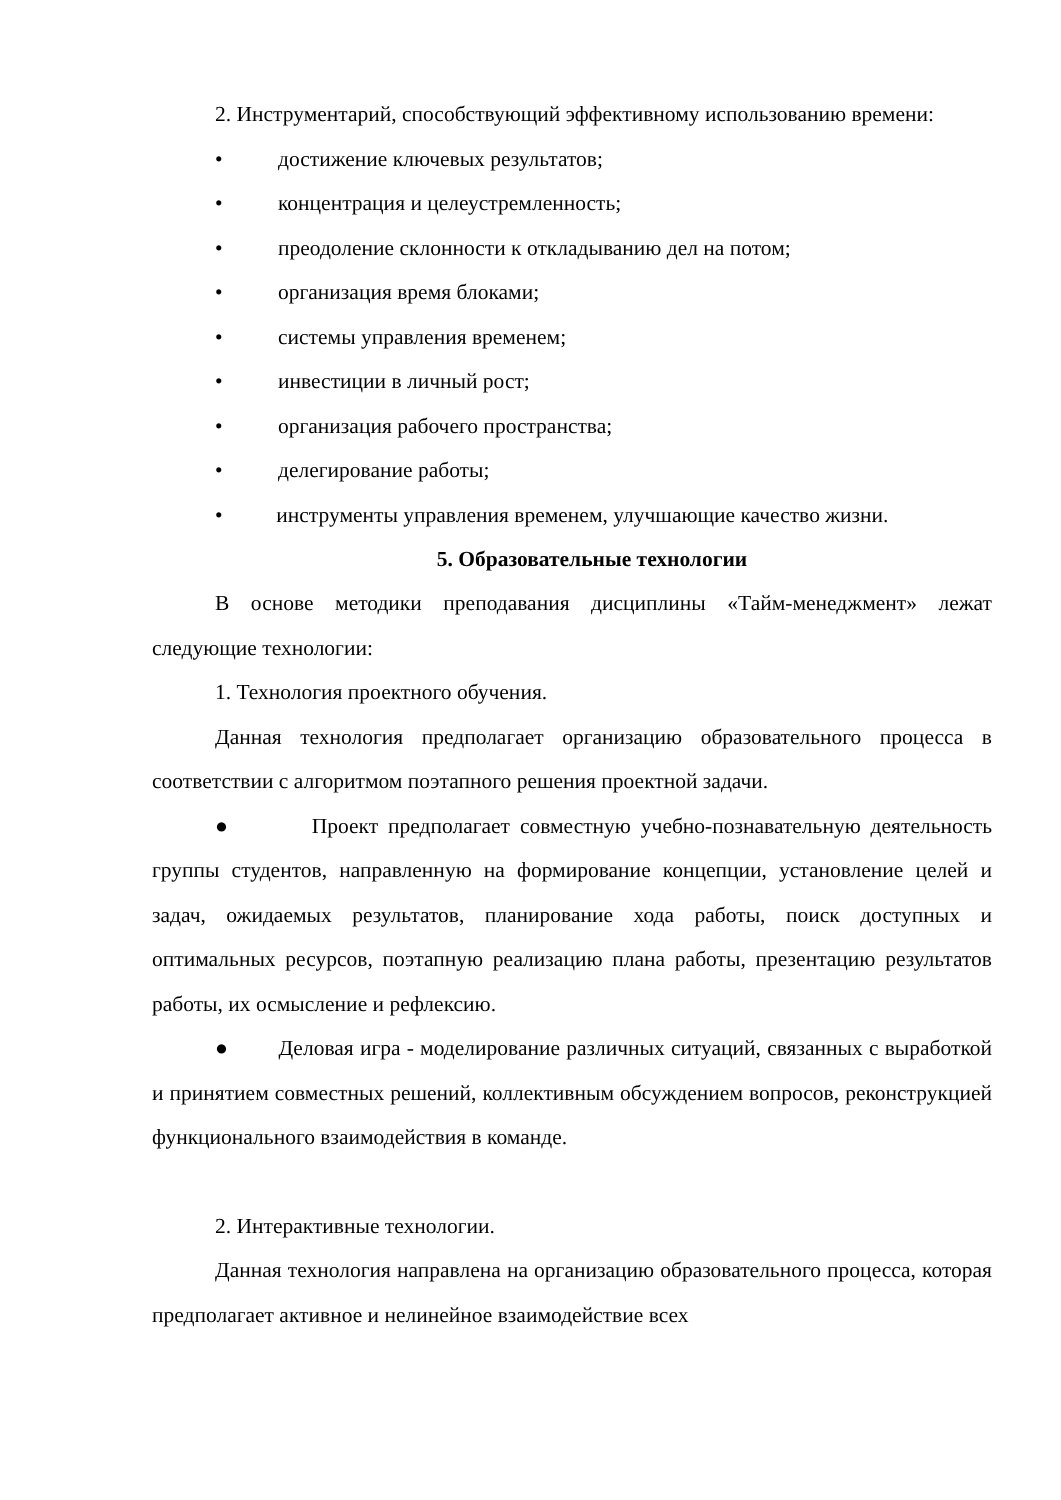2. Инструментарий, способствующий эффективному использованию времени:
• достижение ключевых результатов;
• концентрация и целеустремленность;
• преодоление склонности к откладыванию дел на потом;
• организация время блоками;
• системы управления временем;
• инвестиции в личный рост;
• организация рабочего пространства;
• делегирование работы;
• инструменты управления временем, улучшающие качество жизни.
5. Образовательные технологии
В основе методики преподавания дисциплины «Тайм-менеджмент» лежат следующие технологии:
1. Технология проектного обучения.
Данная технология предполагает организацию образовательного процесса в соответствии с алгоритмом поэтапного решения проектной задачи.
● Проект предполагает совместную учебно-познавательную деятельность группы студентов, направленную на формирование концепции, установление целей и задач, ожидаемых результатов, планирование хода работы, поиск доступных и оптимальных ресурсов, поэтапную реализацию плана работы, презентацию результатов работы, их осмысление и рефлексию.
● Деловая игра - моделирование различных ситуаций, связанных с выработкой и принятием совместных решений, коллективным обсуждением вопросов, реконструкцией функционального взаимодействия в команде.
2. Интерактивные технологии.
Данная технология направлена на организацию образовательного процесса, которая предполагает активное и нелинейное взаимодействие всех